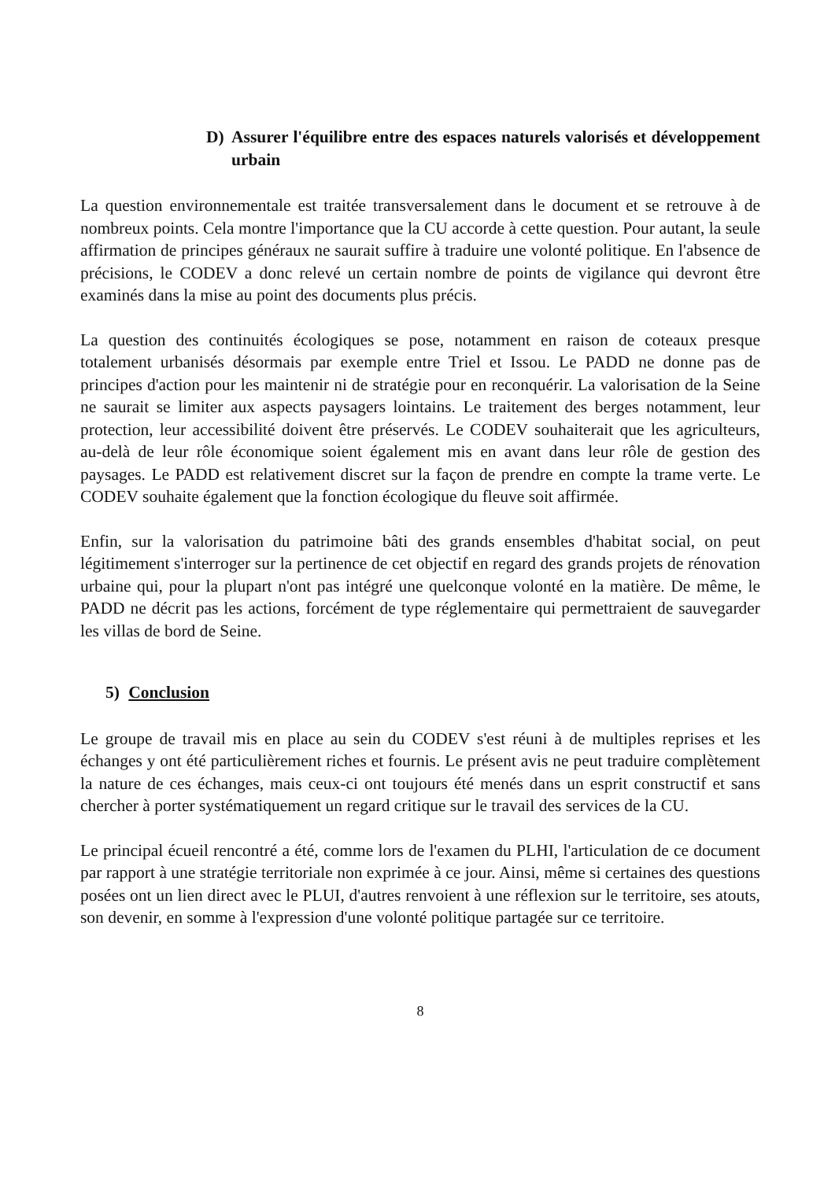D) Assurer l'équilibre entre des espaces naturels valorisés et développement urbain
La question environnementale est traitée transversalement dans le document et se retrouve à de nombreux points. Cela montre l'importance que la CU accorde à cette question. Pour autant, la seule affirmation de principes généraux ne saurait suffire à traduire une volonté politique. En l'absence de précisions, le CODEV a donc relevé un certain nombre de points de vigilance qui devront être examinés dans la mise au point des documents plus précis.
La question des continuités écologiques se pose, notamment en raison de coteaux presque totalement urbanisés désormais par exemple entre Triel et Issou. Le PADD ne donne pas de principes d'action pour les maintenir ni de stratégie pour en reconquérir. La valorisation de la Seine ne saurait se limiter aux aspects paysagers lointains. Le traitement des berges notamment, leur protection, leur accessibilité doivent être préservés. Le CODEV souhaiterait que les agriculteurs, au-delà de leur rôle économique soient également mis en avant dans leur rôle de gestion des paysages. Le PADD est relativement discret sur la façon de prendre en compte la trame verte. Le CODEV souhaite également que la fonction écologique du fleuve soit affirmée.
Enfin, sur la valorisation du patrimoine bâti des grands ensembles d'habitat social, on peut légitimement s'interroger sur la pertinence de cet objectif en regard des grands projets de rénovation urbaine qui, pour la plupart n'ont pas intégré une quelconque volonté en la matière. De même, le PADD ne décrit pas les actions, forcément de type réglementaire qui permettraient de sauvegarder les villas de bord de Seine.
5) Conclusion
Le groupe de travail mis en place au sein du CODEV s'est réuni à de multiples reprises et les échanges y ont été particulièrement riches et fournis. Le présent avis ne peut traduire complètement la nature de ces échanges, mais ceux-ci ont toujours été menés dans un esprit constructif et sans chercher à porter systématiquement un regard critique sur le travail des services de la CU.
Le principal écueil rencontré a été, comme lors de l'examen du PLHI, l'articulation de ce document par rapport à une stratégie territoriale non exprimée à ce jour. Ainsi, même si certaines des questions posées ont un lien direct avec le PLUI, d'autres renvoient à une réflexion sur le territoire, ses atouts, son devenir, en somme à l'expression d'une volonté politique partagée sur ce territoire.
8